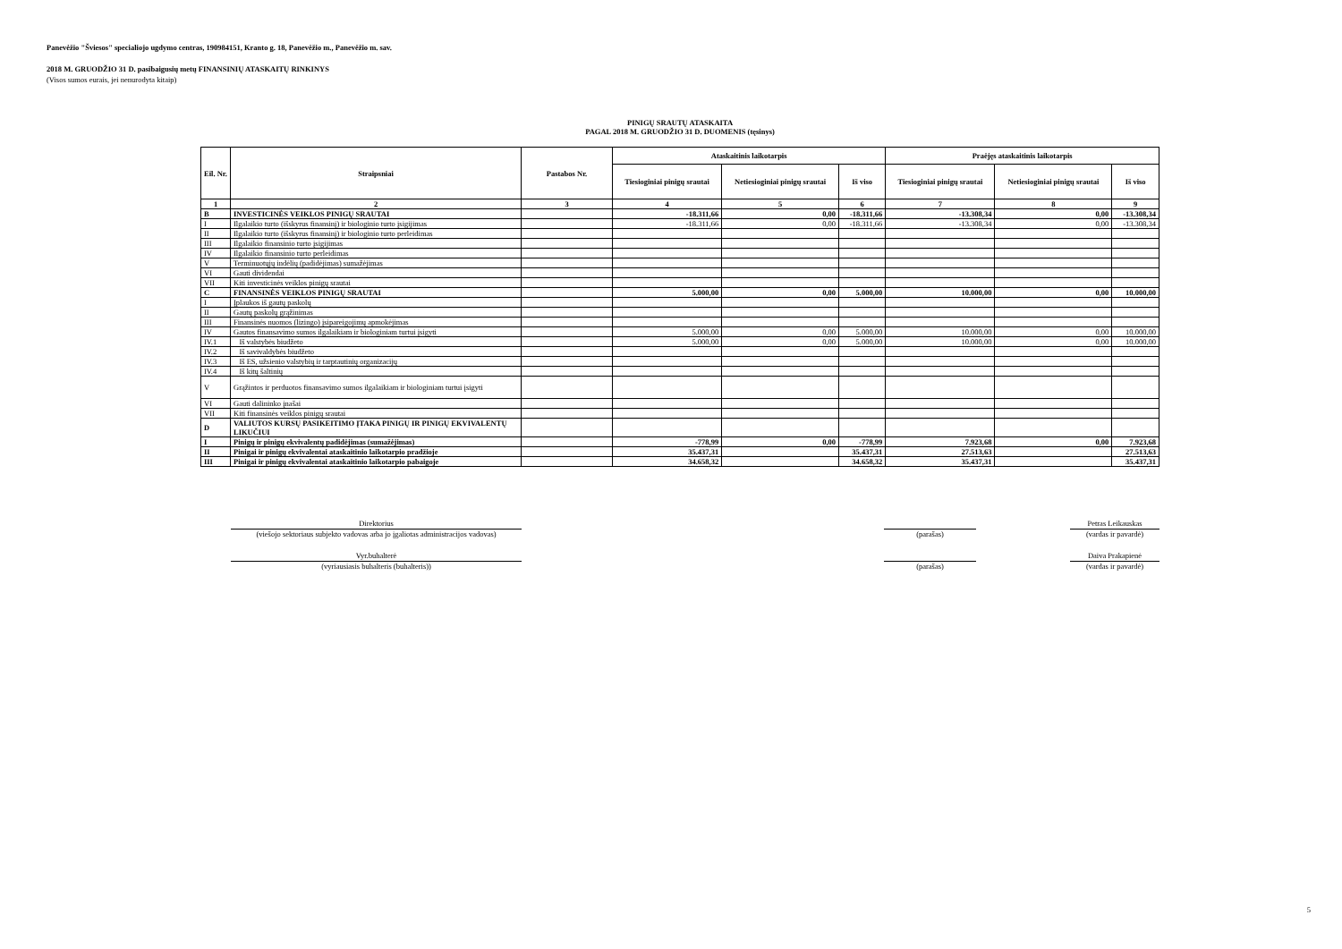Panevėžio "Šviesos" specialiojo ugdymo centras, 190984151, Kranto g. 18, Panevėžio m., Panevėžio m. sav.
2018 M. GRUODŽIO 31 D. pasibaigusių metų FINANSINIŲ ATASKAITŲ RINKINYS
(Visos sumos eurais, jei nenurodyta kitaip)
PINIGŲ SRAUTŲ ATASKAITA
PAGAL 2018 M. GRUODŽIO 31 D. DUOMENIS (tęsinys)
| Eil. Nr. | Straipsniai | Pastabos Nr. | Ataskaitinis laikotarpis | | | Praėjęs ataskaitinis laikotarpis | | |
| --- | --- | --- | --- | --- | --- | --- | --- | --- |
| | | | Tiesioginiai pinigų srautai | Netiesioginiai pinigų srautai | Iš viso | Tiesioginiai pinigų srautai | Netiesioginiai pinigų srautai | Iš viso |
| 1 | 2 | 3 | 4 | 5 | 6 | 7 | 8 | 9 |
| B | INVESTICINĖS VEIKLOS PINIGŲ SRAUTAI | | -18.311,66 | 0,00 | -18.311,66 | -13.308,34 | 0,00 | -13.308,34 |
| I | Ilgalaikio turto (išskyrus finansinį) ir biologinio turto įsigijimas | | -18.311,66 | 0,00 | -18.311,66 | -13.308,34 | 0,00 | -13.308,34 |
| II | Ilgalaikio turto (išskyrus finansinį) ir biologinio turto perleidimas | | | | | | | |
| III | Ilgalaikio finansinio turto įsigijimas | | | | | | | |
| IV | Ilgalaikio finansinio turto perleidimas | | | | | | | |
| V | Terminuotųjų indėlių (padidėjimas) sumažėjimas | | | | | | | |
| VI | Gauti dividendai | | | | | | | |
| VII | Kiti investicinės veiklos pinigų srautai | | | | | | | |
| C | FINANSINĖS VEIKLOS PINIGŲ SRAUTAI | | 5.000,00 | 0,00 | 5.000,00 | 10.000,00 | 0,00 | 10.000,00 |
| I | Įplaukos iš gautų paskolų | | | | | | | |
| II | Gautų paskolų grąžinimas | | | | | | | |
| III | Finansinės nuomos (lizingo) įsipareigojimų apmokėjimas | | | | | | | |
| IV | Gautos finansavimo sumos ilgalaikiam ir biologiniam turtui įsigyti | | 5.000,00 | 0,00 | 5.000,00 | 10.000,00 | 0,00 | 10.000,00 |
| IV.1 | Iš valstybės biudžeto | | 5.000,00 | 0,00 | 5.000,00 | 10.000,00 | 0,00 | 10.000,00 |
| IV.2 | Iš savivaldybės biudžeto | | | | | | | |
| IV.3 | Iš ES, užsienio valstybių ir tarptautinių organizacijų | | | | | | | |
| IV.4 | Iš kitų šaltinių | | | | | | | |
| V | Grąžintos ir perduotos finansavimo sumos ilgalaikiam ir biologiniam turtui įsigyti | | | | | | | |
| VI | Gauti dalininko įnašai | | | | | | | |
| VII | Kiti finansinės veiklos pinigų srautai | | | | | | | |
| D | VALIUTOS KURSŲ PASIKEITIMO ĮTAKA PINIGŲ IR PINIGŲ EKVIVALENTŲ LIKUČIUI | | | | | | | |
| I | Pinigų ir pinigų ekvivalentų padidėjimas (sumažėjimas) | | -778,99 | 0,00 | -778,99 | 7.923,68 | 0,00 | 7.923,68 |
| II | Pinigai ir pinigų ekvivalentai ataskaitinio laikotarpio pradžioje | | 35.437,31 | | 35.437,31 | 27.513,63 | | 27.513,63 |
| III | Pinigai ir pinigų ekvivalentai ataskaitinio laikotarpio pabaigoje | | 34.658,32 | | 34.658,32 | 35.437,31 | | 35.437,31 |
Direktorius
(viešojo sektoriaus subjekto vadovas arba jo įgaliotas administracijos vadovas)
(parašas)
Petras Leikauskas
(vardas ir pavardė)
Vyr.buhalterė
(vyriausiasis buhalteris (buhalteris))
(parašas)
Daiva Prakapienė
(vardas ir pavardė)
5